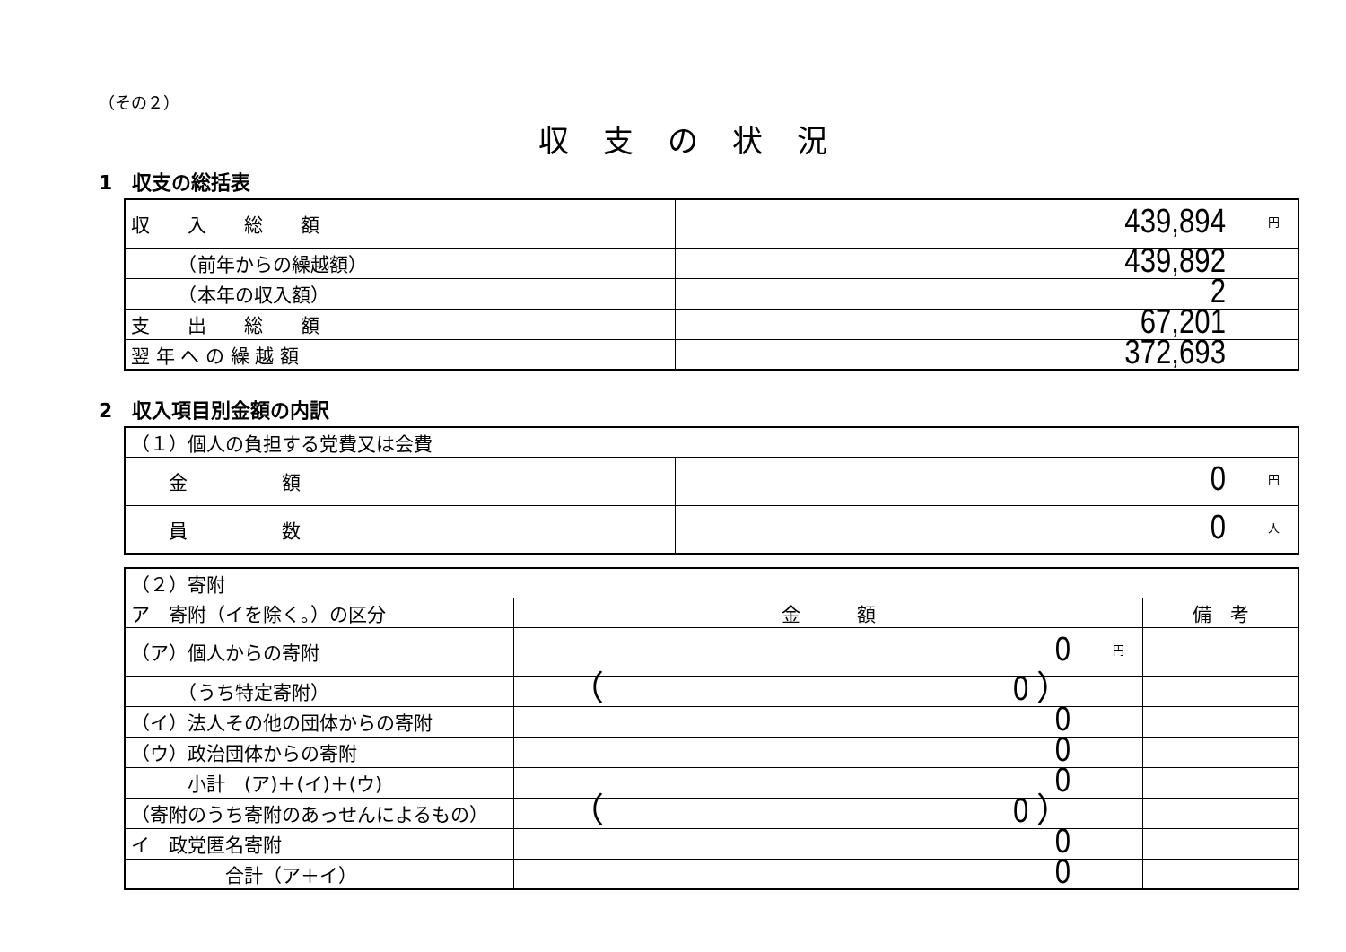（その２）
収支の状況
1　収支の総括表
| 収 入 総 額 | 439,894 円 |
| （前年からの繰越額） | 439,892 |
| （本年の収入額） | 2 |
| 支 出 総 額 | 67,201 |
| 翌 年 へ の 繰 越 額 | 372,693 |
2　収入項目別金額の内訳
| （１）個人の負担する党費又は会費 | |
| 金 額 | 0 円 |
| 員 数 | 0 人 |
| （２）寄附 | | |
| ア 寄附（イを除く。）の区分 | 金 額 | 備 考 |
| （ア）個人からの寄附 | 0 円 | |
| （うち特定寄附） | （ 0 ） | |
| （イ）法人その他の団体からの寄附 | 0 | |
| （ウ）政治団体からの寄附 | 0 | |
| 小計 (ア)＋(イ)＋(ウ) | 0 | |
| （寄附のうち寄附のあっせんによるもの） | （ 0 ） | |
| イ 政党匿名寄附 | 0 | |
| 合計（ア＋イ） | 0 | |